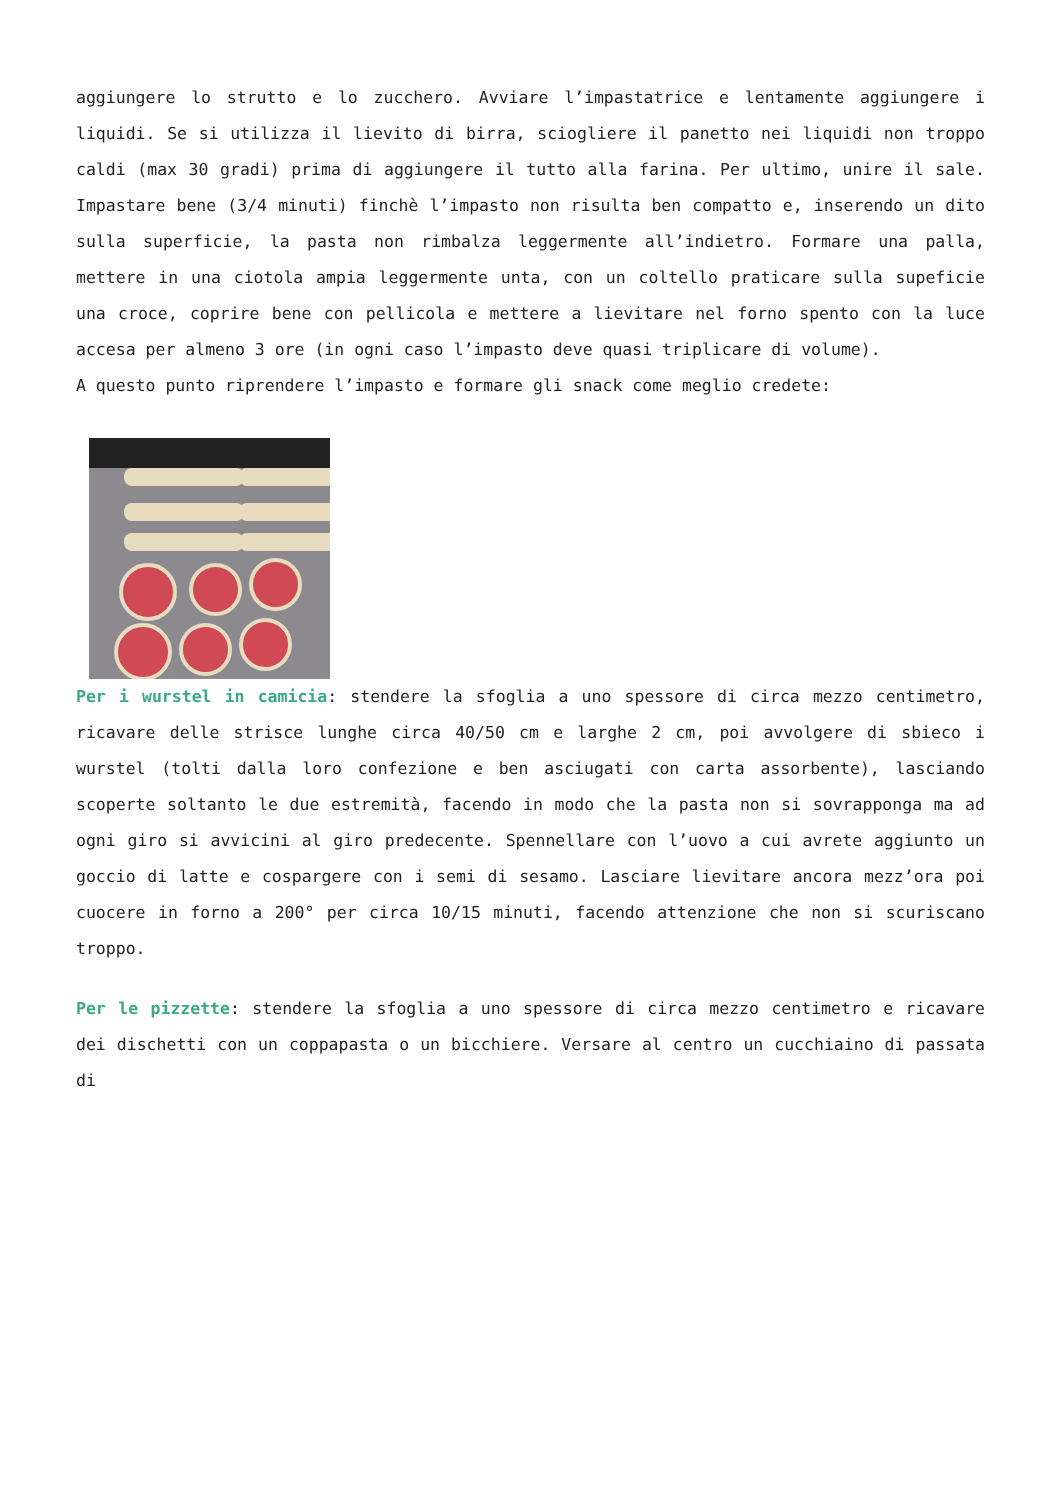aggiungere lo strutto e lo zucchero. Avviare l’impastatrice e lentamente aggiungere i liquidi. Se si utilizza il lievito di birra, sciogliere il panetto nei liquidi non troppo caldi (max 30 gradi) prima di aggiungere il tutto alla farina. Per ultimo, unire il sale. Impastare bene (3/4 minuti) finchè l’impasto non risulta ben compatto e, inserendo un dito sulla superficie, la pasta non rimbalza leggermente all’indietro. Formare una palla, mettere in una ciotola ampia leggermente unta, con un coltello praticare sulla supeficie una croce, coprire bene con pellicola e mettere a lievitare nel forno spento con la luce accesa per almeno 3 ore (in ogni caso l’impasto deve quasi triplicare di volume).
A questo punto riprendere l’impasto e formare gli snack come meglio credete:
Per i wurstel in camicia: stendere la sfoglia a uno spessore di circa mezzo centimetro, ricavare delle strisce lunghe circa 40/50 cm e larghe 2 cm, poi avvolgere di sbieco i wurstel (tolti dalla loro confezione e ben asciugati con carta assorbente), lasciando scoperte soltanto le due estremità, facendo in modo che la pasta non si sovrapponga ma ad ogni giro si avvicini al giro predecente. Spennellare con l’uovo a cui avrete aggiunto un goccio di latte e cospargere con i semi di sesamo. Lasciare lievitare ancora mezz’ora poi cuocere in forno a 200° per circa 10/15 minuti, facendo attenzione che non si scuriscano troppo.
Per le pizzette: stendere la sfoglia a uno spessore di circa mezzo centimetro e ricavare dei dischetti con un coppapasta o un bicchiere. Versare al centro un cucchiaino di passata di